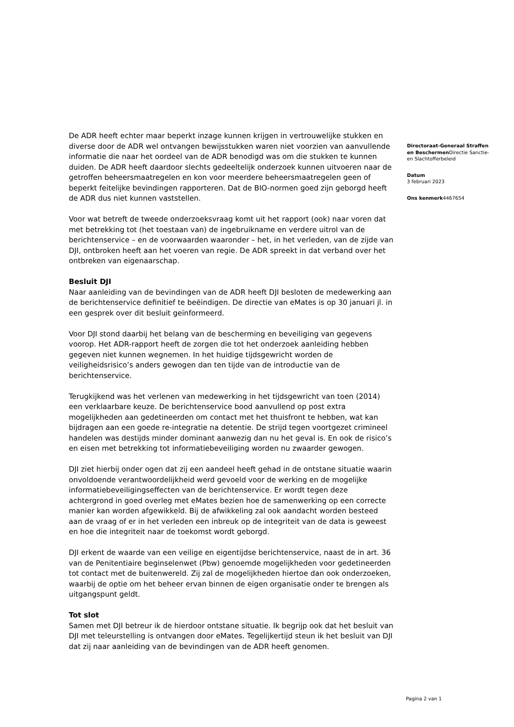De ADR heeft echter maar beperkt inzage kunnen krijgen in vertrouwelijke stukken en diverse door de ADR wel ontvangen bewijsstukken waren niet voorzien van aanvullende informatie die naar het oordeel van de ADR benodigd was om die stukken te kunnen duiden. De ADR heeft daardoor slechts gedeeltelijk onderzoek kunnen uitvoeren naar de getroffen beheersmaatregelen en kon voor meerdere beheersmaatregelen geen of beperkt feitelijke bevindingen rapporteren. Dat de BIO-normen goed zijn geborgd heeft de ADR dus niet kunnen vaststellen.
Voor wat betreft de tweede onderzoeksvraag komt uit het rapport (ook) naar voren dat met betrekking tot (het toestaan van) de ingebruikname en verdere uitrol van de berichtenservice – en de voorwaarden waaronder – het, in het verleden, van de zijde van DJI, ontbroken heeft aan het voeren van regie. De ADR spreekt in dat verband over het ontbreken van eigenaarschap.
Besluit DJI
Naar aanleiding van de bevindingen van de ADR heeft DJI besloten de medewerking aan de berichtenservice definitief te beëindigen. De directie van eMates is op 30 januari jl. in een gesprek over dit besluit geïnformeerd.
Voor DJI stond daarbij het belang van de bescherming en beveiliging van gegevens voorop. Het ADR-rapport heeft de zorgen die tot het onderzoek aanleiding hebben gegeven niet kunnen wegnemen. In het huidige tijdsgewricht worden de veiligheidsrisico’s anders gewogen dan ten tijde van de introductie van de berichtenservice.
Terugkijkend was het verlenen van medewerking in het tijdsgewricht van toen (2014) een verklaarbare keuze. De berichtenservice bood aanvullend op post extra mogelijkheden aan gedetineerden om contact met het thuisfront te hebben, wat kan bijdragen aan een goede re-integratie na detentie. De strijd tegen voortgezet crimineel handelen was destijds minder dominant aanwezig dan nu het geval is. En ook de risico’s en eisen met betrekking tot informatiebeveiliging worden nu zwaarder gewogen.
DJI ziet hierbij onder ogen dat zij een aandeel heeft gehad in de ontstane situatie waarin onvoldoende verantwoordelijkheid werd gevoeld voor de werking en de mogelijke informatiebeveiligingseffecten van de berichtenservice. Er wordt tegen deze achtergrond in goed overleg met eMates bezien hoe de samenwerking op een correcte manier kan worden afgewikkeld. Bij de afwikkeling zal ook aandacht worden besteed aan de vraag of er in het verleden een inbreuk op de integriteit van de data is geweest en hoe die integriteit naar de toekomst wordt geborgd.
DJI erkent de waarde van een veilige en eigentijdse berichtenservice, naast de in art. 36 van de Penitentiaire beginselenwet (Pbw) genoemde mogelijkheden voor gedetineerden tot contact met de buitenwereld. Zij zal de mogelijkheden hiertoe dan ook onderzoeken, waarbij de optie om het beheer ervan binnen de eigen organisatie onder te brengen als uitgangspunt geldt.
Tot slot
Samen met DJI betreur ik de hierdoor ontstane situatie. Ik begrijp ook dat het besluit van DJI met teleurstelling is ontvangen door eMates. Tegelijkertijd steun ik het besluit van DJI dat zij naar aanleiding van de bevindingen van de ADR heeft genomen.
Directoraat-Generaal Straffen en Beschermen Directie Sanctie- en Slachtofferbeleid
Datum
3 februari 2023
Ons kenmerk4467654
Pagina 2 van 1